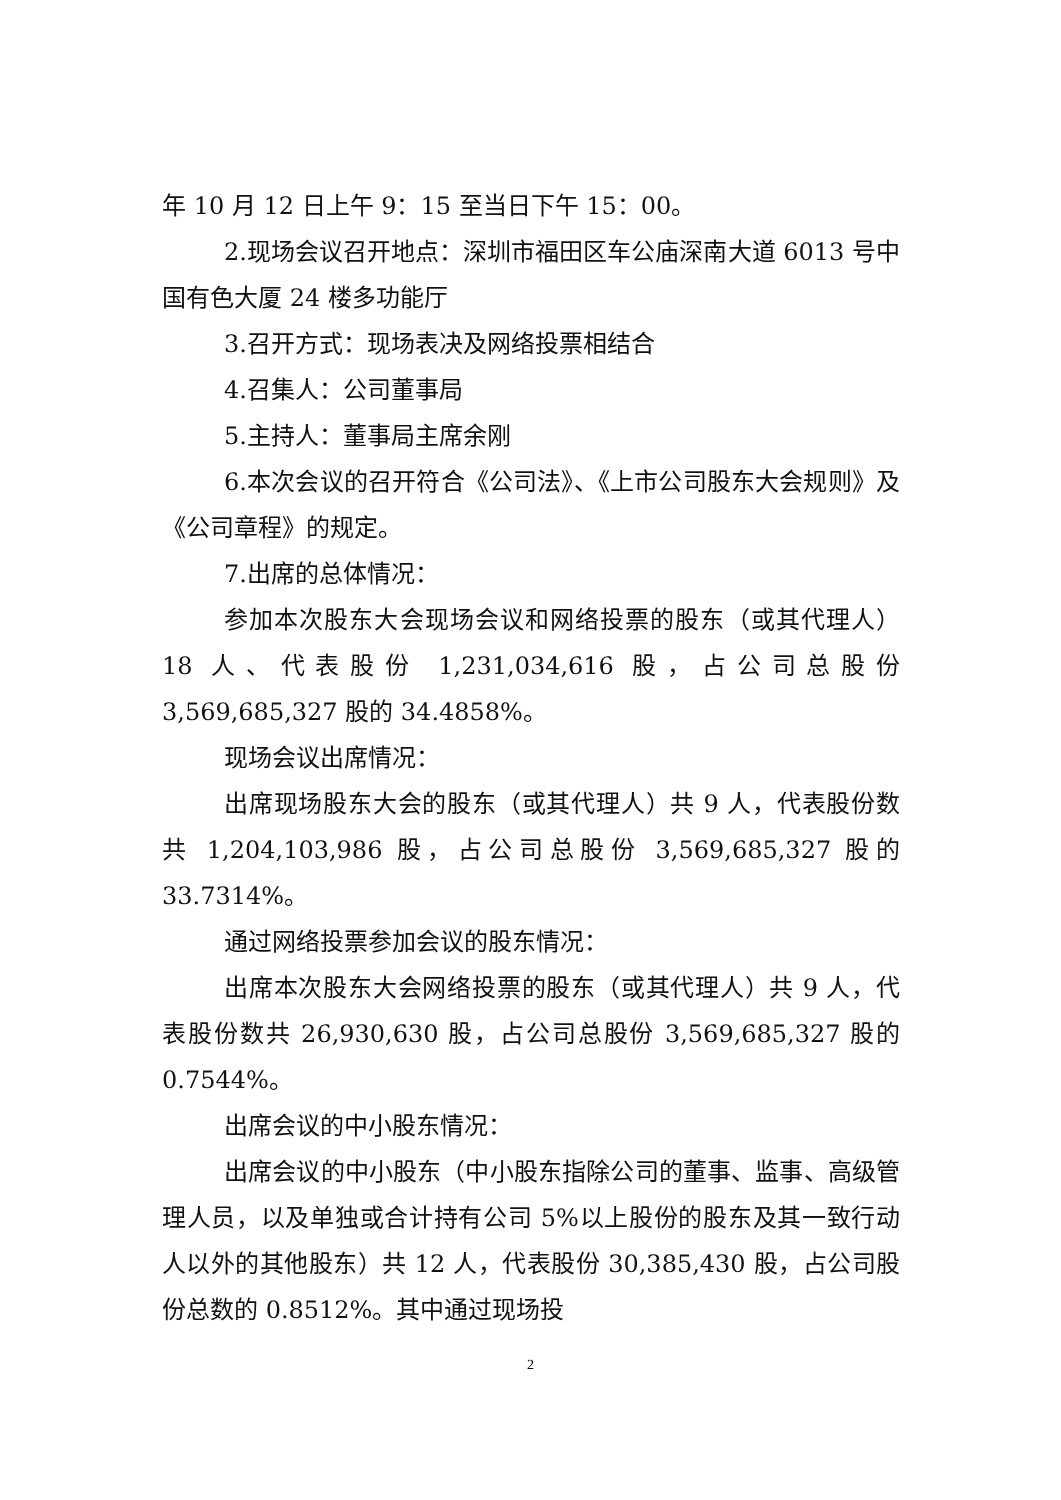年 10 月 12 日上午 9：15 至当日下午 15：00。
2.现场会议召开地点：深圳市福田区车公庙深南大道 6013 号中国有色大厦 24 楼多功能厅
3.召开方式：现场表决及网络投票相结合
4.召集人：公司董事局
5.主持人：董事局主席余刚
6.本次会议的召开符合《公司法》、《上市公司股东大会规则》及《公司章程》的规定。
7.出席的总体情况：
参加本次股东大会现场会议和网络投票的股东（或其代理人）18 人、代表股份 1,231,034,616 股，占公司总股份 3,569,685,327 股的 34.4858%。
现场会议出席情况：
出席现场股东大会的股东（或其代理人）共 9 人，代表股份数共 1,204,103,986 股，占公司总股份 3,569,685,327 股的 33.7314%。
通过网络投票参加会议的股东情况：
出席本次股东大会网络投票的股东（或其代理人）共 9 人，代表股份数共 26,930,630 股，占公司总股份 3,569,685,327 股的 0.7544%。
出席会议的中小股东情况：
出席会议的中小股东（中小股东指除公司的董事、监事、高级管理人员，以及单独或合计持有公司 5%以上股份的股东及其一致行动人以外的其他股东）共 12 人，代表股份 30,385,430 股，占公司股份总数的 0.8512%。其中通过现场投
2